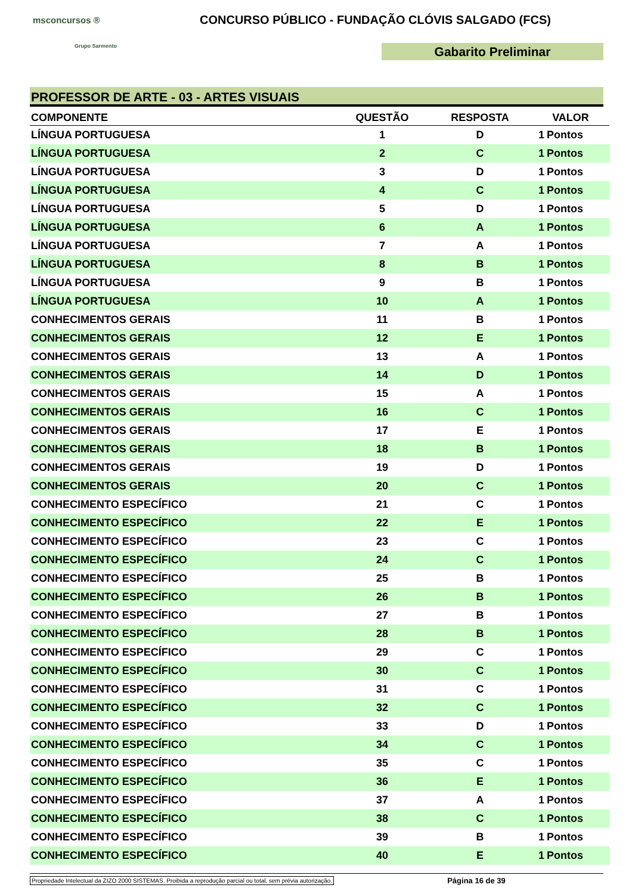msconcursos ®
Grupo Sarmento
CONCURSO PÚBLICO - FUNDAÇÃO CLÓVIS SALGADO (FCS)
Gabarito Preliminar
PROFESSOR DE ARTE - 03 - ARTES VISUAIS
| COMPONENTE | QUESTÃO | RESPOSTA | VALOR | |
| --- | --- | --- | --- | --- |
| LÍNGUA PORTUGUESA | 1 | D | 1 | Pontos |
| LÍNGUA PORTUGUESA | 2 | C | 1 | Pontos |
| LÍNGUA PORTUGUESA | 3 | D | 1 | Pontos |
| LÍNGUA PORTUGUESA | 4 | C | 1 | Pontos |
| LÍNGUA PORTUGUESA | 5 | D | 1 | Pontos |
| LÍNGUA PORTUGUESA | 6 | A | 1 | Pontos |
| LÍNGUA PORTUGUESA | 7 | A | 1 | Pontos |
| LÍNGUA PORTUGUESA | 8 | B | 1 | Pontos |
| LÍNGUA PORTUGUESA | 9 | B | 1 | Pontos |
| LÍNGUA PORTUGUESA | 10 | A | 1 | Pontos |
| CONHECIMENTOS GERAIS | 11 | B | 1 | Pontos |
| CONHECIMENTOS GERAIS | 12 | E | 1 | Pontos |
| CONHECIMENTOS GERAIS | 13 | A | 1 | Pontos |
| CONHECIMENTOS GERAIS | 14 | D | 1 | Pontos |
| CONHECIMENTOS GERAIS | 15 | A | 1 | Pontos |
| CONHECIMENTOS GERAIS | 16 | C | 1 | Pontos |
| CONHECIMENTOS GERAIS | 17 | E | 1 | Pontos |
| CONHECIMENTOS GERAIS | 18 | B | 1 | Pontos |
| CONHECIMENTOS GERAIS | 19 | D | 1 | Pontos |
| CONHECIMENTOS GERAIS | 20 | C | 1 | Pontos |
| CONHECIMENTO ESPECÍFICO | 21 | C | 1 | Pontos |
| CONHECIMENTO ESPECÍFICO | 22 | E | 1 | Pontos |
| CONHECIMENTO ESPECÍFICO | 23 | C | 1 | Pontos |
| CONHECIMENTO ESPECÍFICO | 24 | C | 1 | Pontos |
| CONHECIMENTO ESPECÍFICO | 25 | B | 1 | Pontos |
| CONHECIMENTO ESPECÍFICO | 26 | B | 1 | Pontos |
| CONHECIMENTO ESPECÍFICO | 27 | B | 1 | Pontos |
| CONHECIMENTO ESPECÍFICO | 28 | B | 1 | Pontos |
| CONHECIMENTO ESPECÍFICO | 29 | C | 1 | Pontos |
| CONHECIMENTO ESPECÍFICO | 30 | C | 1 | Pontos |
| CONHECIMENTO ESPECÍFICO | 31 | C | 1 | Pontos |
| CONHECIMENTO ESPECÍFICO | 32 | C | 1 | Pontos |
| CONHECIMENTO ESPECÍFICO | 33 | D | 1 | Pontos |
| CONHECIMENTO ESPECÍFICO | 34 | C | 1 | Pontos |
| CONHECIMENTO ESPECÍFICO | 35 | C | 1 | Pontos |
| CONHECIMENTO ESPECÍFICO | 36 | E | 1 | Pontos |
| CONHECIMENTO ESPECÍFICO | 37 | A | 1 | Pontos |
| CONHECIMENTO ESPECÍFICO | 38 | C | 1 | Pontos |
| CONHECIMENTO ESPECÍFICO | 39 | B | 1 | Pontos |
| CONHECIMENTO ESPECÍFICO | 40 | E | 1 | Pontos |
Propriedade Intelectual da ZIZO 2000 SISTEMAS. Proibida a reprodução parcial ou total, sem prévia autorização. Página 16 de 39